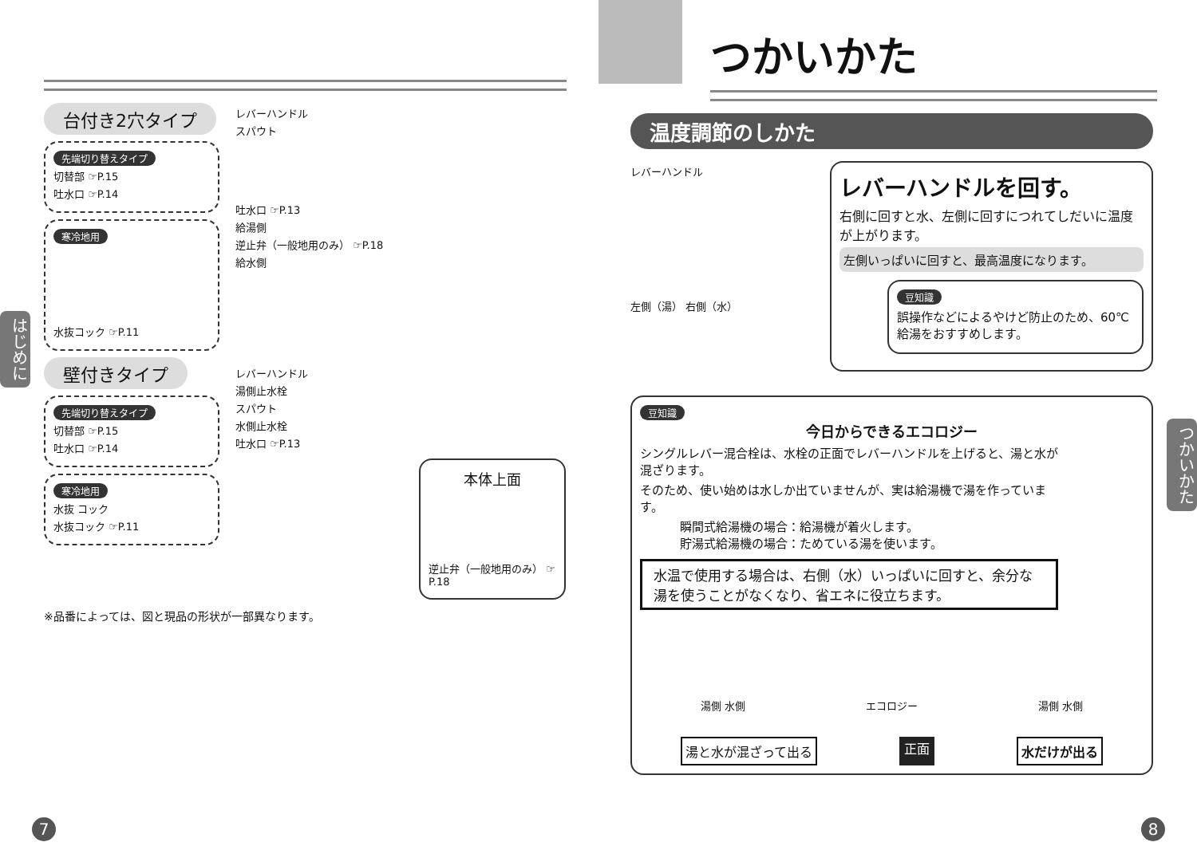台付き2穴タイプ
先端切り替えタイプ
切替部 ☞P.15
吐水口 ☞P.14
寒冷地用
水抜コック ☞P.11
壁付きタイプ
先端切り替えタイプ
切替部 ☞P.15
吐水口 ☞P.14
寒冷地用
水抜 コック
水抜コック ☞P.11
レバーハンドル
スパウト
吐水口 ☞P.13
給湯側
逆止弁（一般地用のみ） ☞P.18
給水側
レバーハンドル
湯側止水栓
スパウト
水側止水栓
吐水口 ☞P.13
本体上面
逆止弁（一般地用のみ） ☞P.18
※品番によっては、図と現品の形状が一部異なります。
はじめに
7
つかいかた
温度調節のしかた
レバーハンドル
左側（湯） 右側（水）
レバーハンドルを回す。
右側に回すと水、左側に回すにつれてしだいに温度が上がります。
左側いっぱいに回すと、最高温度になります。
豆知識
誤操作などによるやけど防止のため、60℃給湯をおすすめします。
豆知識
今日からできるエコロジー
シングルレバー混合栓は、水栓の正面でレバーハンドルを上げると、湯と水が混ざります。
そのため、使い始めは水しか出ていませんが、実は給湯機で湯を作っています。
瞬間式給湯機の場合：給湯機が着火します。
貯湯式給湯機の場合：ためている湯を使います。
水温で使用する場合は、右側（水）いっぱいに回すと、余分な湯を使うことがなくなり、省エネに役立ちます。
湯側 水側 エコロジー 湯側 水側
湯と水が混ざって出る 正面 水だけが出る
つかいかた
8